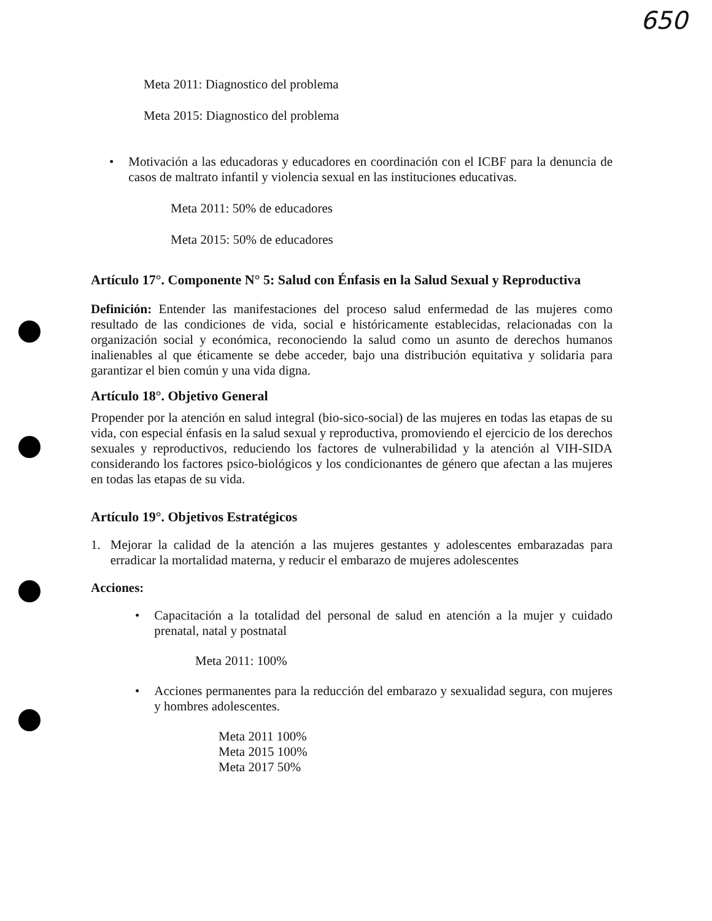650
Meta 2011: Diagnostico del problema
Meta 2015: Diagnostico del problema
•
Motivación a las educadoras y educadores en coordinación con el ICBF para la denuncia de casos de maltrato infantil y violencia sexual en las instituciones educativas.
Meta 2011: 50% de educadores
Meta 2015: 50% de educadores
Artículo 17°. Componente N° 5: Salud con Énfasis en la Salud Sexual y Reproductiva
Definición: Entender las manifestaciones del proceso salud enfermedad de las mujeres como resultado de las condiciones de vida, social e históricamente establecidas, relacionadas con la organización social y económica, reconociendo la salud como un asunto de derechos humanos inalienables al que éticamente se debe acceder, bajo una distribución equitativa y solidaria para garantizar el bien común y una vida digna.
Artículo 18°. Objetivo General
Propender por la atención en salud integral (bio-sico-social) de las mujeres en todas las etapas de su vida, con especial énfasis en la salud sexual y reproductiva, promoviendo el ejercicio de los derechos sexuales y reproductivos, reduciendo los factores de vulnerabilidad y la atención al VIH-SIDA considerando los factores psico-biológicos y los condicionantes de género que afectan a las mujeres en todas las etapas de su vida.
Artículo 19°. Objetivos Estratégicos
1.
Mejorar la calidad de la atención a las mujeres gestantes y adolescentes embarazadas para erradicar la mortalidad materna, y reducir el embarazo de mujeres adolescentes
Acciones:
•
Capacitación a la totalidad del personal de salud en atención a la mujer y cuidado prenatal, natal y postnatal
Meta 2011: 100%
•
Acciones permanentes para la reducción del embarazo y sexualidad segura, con mujeres y hombres adolescentes.
Meta 2011 100%
Meta 2015 100%
Meta 2017 50%